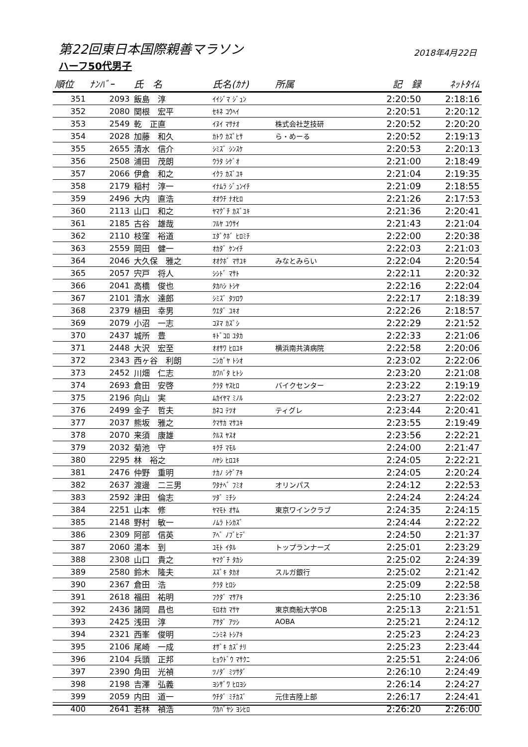第22回東日本国際親善マラソン
2018年4月22日
ハーフ50代男子
| 順位 | ﾅﾝﾊﾞｰ | 氏 名 | 氏名(ｶﾅ) | 所属 | 記 録 | ﾈｯﾄﾀｲﾑ |
| --- | --- | --- | --- | --- | --- | --- |
| 351 | 2093 | 飯島 淳 | ｲｲｼﾞﾏ ｼﾞｭﾝ | | 2:20:50 | 2:18:16 |
| 352 | 2080 | 関根 宏平 | ｾｷﾈ ｺｳﾍｲ | | 2:20:51 | 2:20:12 |
| 353 | 2549 | 乾 正直 | ｲﾇｲ ﾏｻﾅｵ | 株式会社芝技研 | 2:20:52 | 2:20:20 |
| 354 | 2028 | 加藤 和久 | ｶﾄｳ ｶｽﾞﾋｻ | ら・めーる | 2:20:52 | 2:19:13 |
| 355 | 2655 | 清水 信介 | ｼﾐｽﾞ ｼﾝｽｹ | | 2:20:53 | 2:20:13 |
| 356 | 2508 | 浦田 茂朗 | ｳﾗﾀ ｼｹﾞｵ | | 2:21:00 | 2:18:49 |
| 357 | 2066 | 伊倉 和之 | ｲｸﾗ ｶｽﾞﾕｷ | | 2:21:04 | 2:19:35 |
| 358 | 2179 | 稲村 淳一 | ｲﾅﾑﾗ ｼﾞｭﾝｲﾁ | | 2:21:09 | 2:18:55 |
| 359 | 2496 | 大内 直浩 | ｵｵｳﾁ ﾅｵﾋﾛ | | 2:21:26 | 2:17:53 |
| 360 | 2113 | 山口 和之 | ﾔﾏｸﾞﾁ ｶｽﾞﾕｷ | | 2:21:36 | 2:20:41 |
| 361 | 2185 | 古谷 雄哉 | ﾌﾙﾔ ﾕｳｻｲ | | 2:21:43 | 2:21:04 |
| 362 | 2110 | 枝窪 裕道 | ｴﾀﾞｸﾎﾞ ﾋﾛﾐﾁ | | 2:22:00 | 2:20:38 |
| 363 | 2559 | 岡田 健一 | ｵｶﾀﾞ ｹﾝｲﾁ | | 2:22:03 | 2:21:03 |
| 364 | 2046 | 大久保 雅之 | ｵｵｸﾎﾞ ﾏｻﾕｷ | みなとみらい | 2:22:04 | 2:20:54 |
| 365 | 2057 | 宍戸 将人 | ｼｼﾄﾞ ﾏｻﾄ | | 2:22:11 | 2:20:32 |
| 366 | 2041 | 高橋 俊也 | ﾀｶﾊｼ ﾄｼﾔ | | 2:22:16 | 2:22:04 |
| 367 | 2101 | 清水 達郎 | ｼﾐｽﾞ ﾀﾂﾛｳ | | 2:22:17 | 2:18:39 |
| 368 | 2379 | 植田 幸男 | ｳｴﾀﾞ ﾕｷｵ | | 2:22:26 | 2:18:57 |
| 369 | 2079 | 小沼 一志 | ｺﾇﾏ ｶｽﾞｼ | | 2:22:29 | 2:21:52 |
| 370 | 2437 | 城所 豊 | ｷﾄﾞｺﾛ ﾕﾀｶ | | 2:22:33 | 2:21:06 |
| 371 | 2448 | 大沢 宏至 | ｵｵｻﾜ ﾋﾛﾕｷ | 横浜南共済病院 | 2:22:58 | 2:20:06 |
| 372 | 2343 | 西ヶ谷 利朗 | ﾆｼｶﾞﾔ ﾄｼｵ | | 2:23:02 | 2:22:06 |
| 373 | 2452 | 川畑 仁志 | ｶﾜﾊﾞﾀ ﾋﾄｼ | | 2:23:20 | 2:21:08 |
| 374 | 2693 | 倉田 安啓 | ｸﾗﾀ ﾔｽﾋﾛ | バイクセンター | 2:23:22 | 2:19:19 |
| 375 | 2196 | 向山 実 | ﾑｶｲﾔﾏ ﾐﾉﾙ | | 2:23:27 | 2:22:02 |
| 376 | 2499 | 金子 哲夫 | ｶﾈｺ ﾃﾂｵ | ティグレ | 2:23:44 | 2:20:41 |
| 377 | 2037 | 熊坂 雅之 | ｸﾏｻｶ ﾏｻﾕｷ | | 2:23:55 | 2:19:49 |
| 378 | 2070 | 来須 康雄 | ｸﾙｽ ﾔｽｵ | | 2:23:56 | 2:22:21 |
| 379 | 2032 | 菊池 守 | ｷｸﾁ ﾏﾓﾙ | | 2:24:00 | 2:21:47 |
| 380 | 2295 | 林 裕之 | ﾊﾔｼ ﾋﾛﾕｷ | | 2:24:05 | 2:22:21 |
| 381 | 2476 | 仲野 重明 | ﾅｶﾉ ｼｹﾞｱｷ | | 2:24:05 | 2:20:24 |
| 382 | 2637 | 渡邊 二三男 | ﾜﾀﾅﾍﾞ ﾌﾐｵ | オリンパス | 2:24:12 | 2:22:53 |
| 383 | 2592 | 津田 倫志 | ﾂﾀﾞ ﾐﾁｼ | | 2:24:24 | 2:24:24 |
| 384 | 2251 | 山本 修 | ﾔﾏﾓﾄ ｵｻﾑ | 東京ワインクラブ | 2:24:35 | 2:24:15 |
| 385 | 2148 | 野村 敏一 | ﾉﾑﾗ ﾄｼｶｽﾞ | | 2:24:44 | 2:22:22 |
| 386 | 2309 | 阿部 信英 | ｱﾍﾞ ﾉﾌﾞﾋﾃﾞ | | 2:24:50 | 2:21:37 |
| 387 | 2060 | 湯本 到 | ﾕﾓﾄ ｲﾀﾙ | トップランナーズ | 2:25:01 | 2:23:29 |
| 388 | 2308 | 山口 貴之 | ﾔﾏｸﾞﾁ ﾀｶｼ | | 2:25:02 | 2:24:39 |
| 389 | 2580 | 鈴木 隆夫 | ｽｽﾞｷ ﾀｶｵ | スルガ銀行 | 2:25:02 | 2:21:42 |
| 390 | 2367 | 倉田 浩 | ｸﾗﾀ ﾋﾛｼ | | 2:25:09 | 2:22:58 |
| 391 | 2618 | 福田 祐明 | ﾌｸﾀﾞ ﾏｻｱｷ | | 2:25:10 | 2:23:36 |
| 392 | 2436 | 諸岡 昌也 | ﾓﾛｵｶ ﾏｻﾔ | 東京商船大学OB | 2:25:13 | 2:21:51 |
| 393 | 2425 | 浅田 淳 | ｱｻﾀﾞ ｱﾂｼ | AOBA | 2:25:21 | 2:24:12 |
| 394 | 2321 | 西峯 俊明 | ﾆｼﾐﾈ ﾄｼｱｷ | | 2:25:23 | 2:24:23 |
| 395 | 2106 | 尾崎 一成 | ｵｻﾞｷ ｶｽﾞﾅﾘ | | 2:25:23 | 2:23:44 |
| 396 | 2104 | 兵頭 正邦 | ﾋｮｳﾄﾞｳ ﾏｻｸﾆ | | 2:25:51 | 2:24:06 |
| 397 | 2390 | 角田 光禎 | ﾂﾉﾀﾞ ﾐﾂｻﾀﾞ | | 2:26:10 | 2:24:49 |
| 398 | 2198 | 吉澤 弘義 | ﾖｼｻﾞﾜ ﾋﾛﾖｼ | | 2:26:14 | 2:24:27 |
| 399 | 2059 | 内田 道一 | ｳﾁﾀﾞ ﾐﾁｶｽﾞ | 元住吉陸上部 | 2:26:17 | 2:24:41 |
| 400 | 2641 | 若林 禎浩 | ﾜｶﾊﾞﾔｼ ﾖｼﾋﾛ | | 2:26:20 | 2:26:00 |